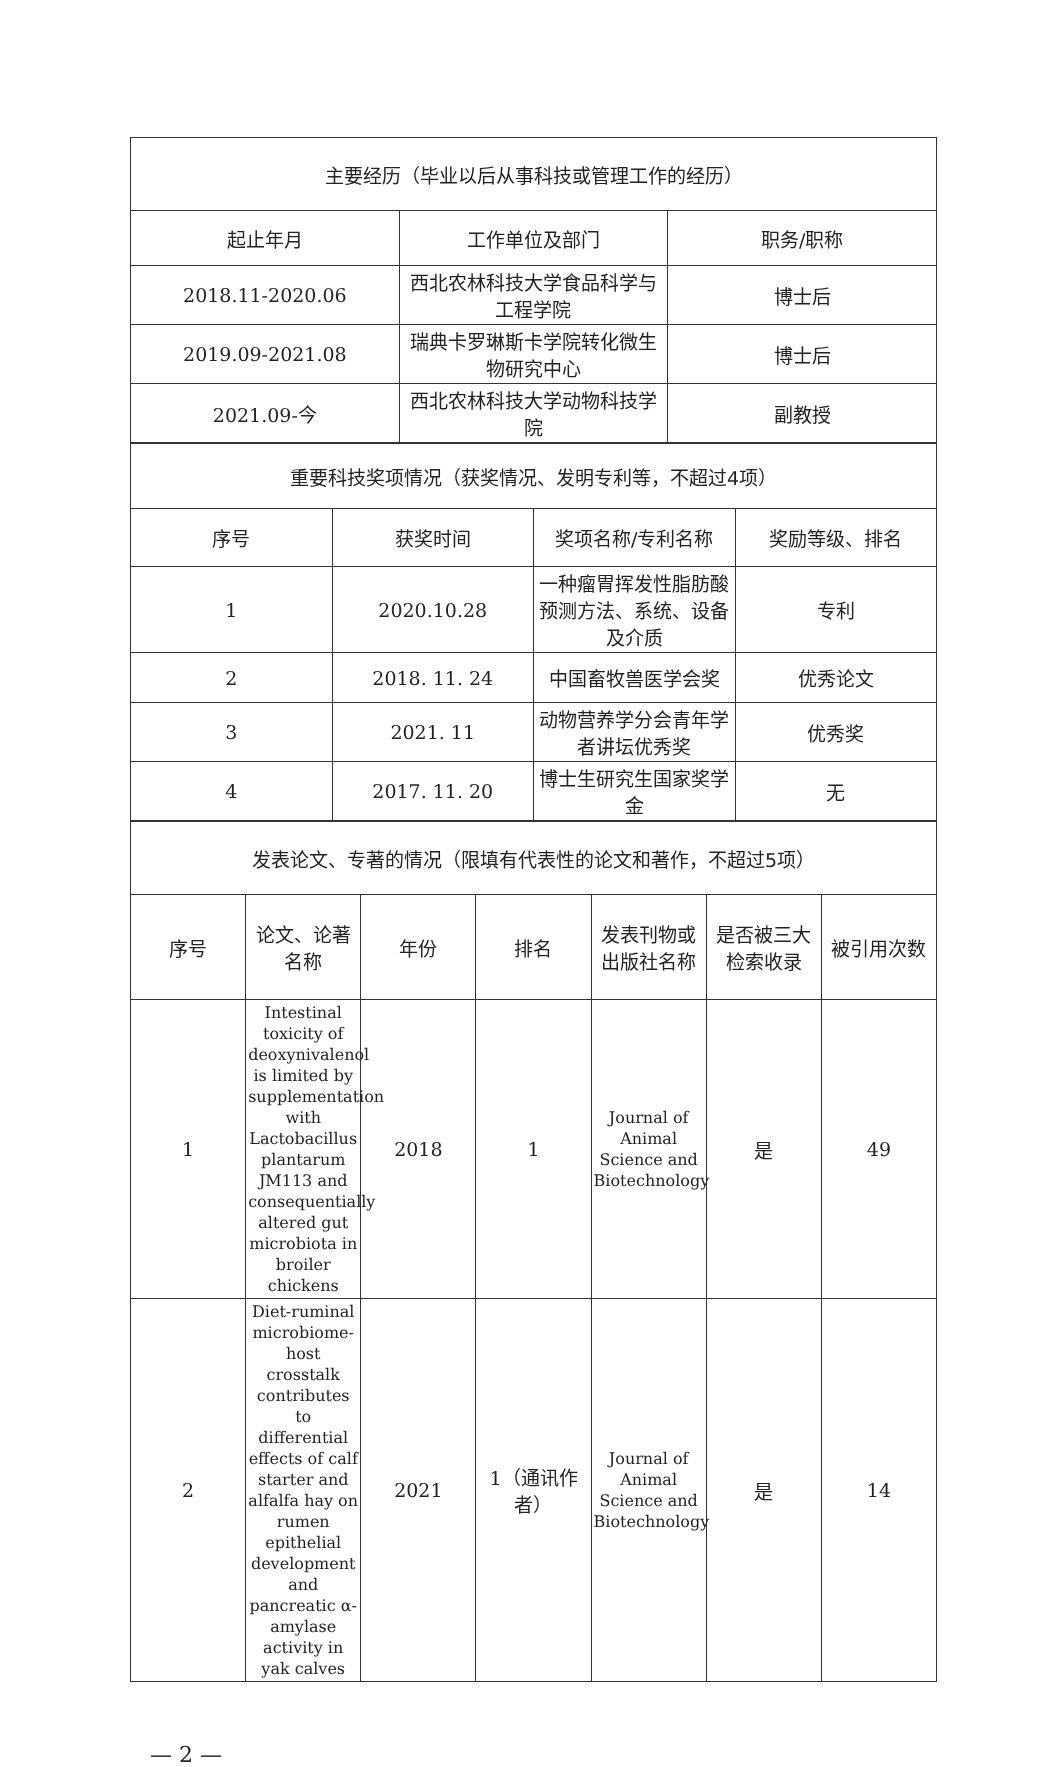| 主要经历（毕业以后从事科技或管理工作的经历） | | |
| --- | --- | --- |
| 起止年月 | 工作单位及部门 | 职务/职称 |
| 2018.11-2020.06 | 西北农林科技大学食品科学与工程学院 | 博士后 |
| 2019.09-2021.08 | 瑞典卡罗琳斯卡学院转化微生物研究中心 | 博士后 |
| 2021.09-今 | 西北农林科技大学动物科技学院 | 副教授 |
| 重要科技奖项情况（获奖情况、发明专利等，不超过4项） | | | |
| --- | --- | --- | --- |
| 序号 | 获奖时间 | 奖项名称/专利名称 | 奖励等级、排名 |
| 1 | 2020.10.28 | 一种瘤胃挥发性脂肪酸预测方法、系统、设备及介质 | 专利 |
| 2 | 2018. 11. 24 | 中国畜牧兽医学会奖 | 优秀论文 |
| 3 | 2021. 11 | 动物营养学分会青年学者讲坛优秀奖 | 优秀奖 |
| 4 | 2017. 11. 20 | 博士生研究生国家奖学金 | 无 |
| 发表论文、专著的情况（限填有代表性的论文和著作，不超过5项） | | | | | | |
| --- | --- | --- | --- | --- | --- | --- |
| 序号 | 论文、论著名称 | 年份 | 排名 | 发表刊物或出版社名称 | 是否被三大检索收录 | 被引用次数 |
| 1 | Intestinal toxicity of deoxynivalenol is limited by supplementation with Lactobacillus plantarum JM113 and consequentially altered gut microbiota in broiler chickens | 2018 | 1 | Journal of Animal Science and Biotechnology | 是 | 49 |
| 2 | Diet-ruminal microbiome-host crosstalk contributes to differential effects of calf starter and alfalfa hay on rumen epithelial development and pancreatic α-amylase activity in yak calves | 2021 | 1（通讯作者） | Journal of Animal Science and Biotechnology | 是 | 14 |
— 2 —